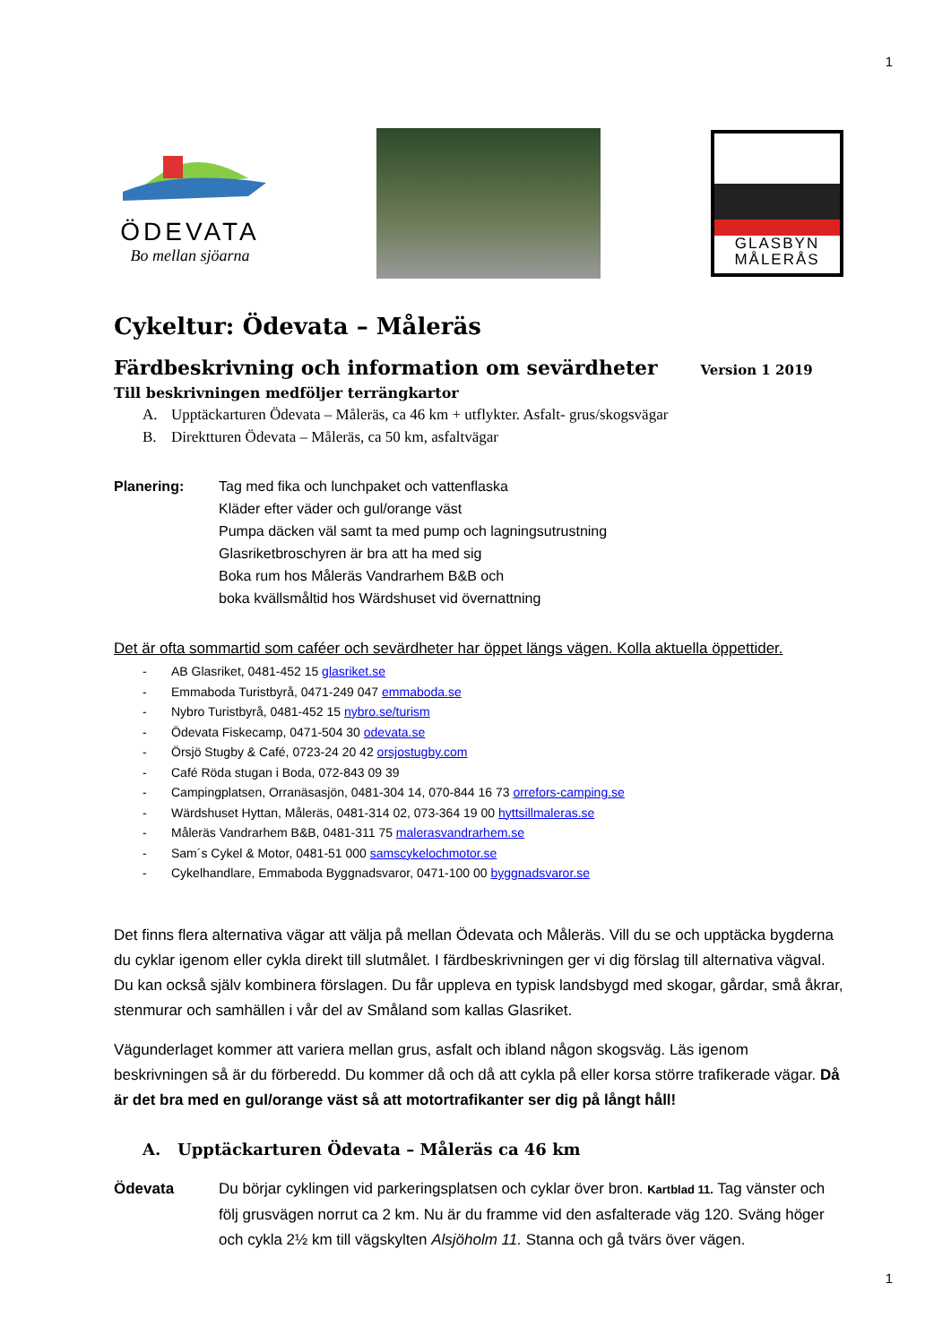1
ÖDEVATA
Bo mellan sjöarna
GLASBYN
MÅLERÅS
Cykeltur: Ödevata – Måleräs
Färdbeskrivning och information om sevärdheter Version 1 2019
Till beskrivningen medföljer terrängkartor
A. Upptäckarturen Ödevata – Måleräs, ca 46 km + utflykter. Asfalt- grus/skogsvägar
B. Direktturen Ödevata – Måleräs, ca 50 km, asfaltvägar
Planering: Tag med fika och lunchpaket och vattenflaska
Kläder efter väder och gul/orange väst
Pumpa däcken väl samt ta med pump och lagningsutrustning
Glasriketbroschyren är bra att ha med sig
Boka rum hos Måleräs Vandrarhem B&B och
boka kvällsmåltid hos Wärdshuset vid övernattning
Det är ofta sommartid som caféer och sevärdheter har öppet längs vägen. Kolla aktuella öppettider.
- AB Glasriket, 0481-452 15 glasriket.se
- Emmaboda Turistbyrå, 0471-249 047 emmaboda.se
- Nybro Turistbyrå, 0481-452 15 nybro.se/turism
- Ödevata Fiskecamp, 0471-504 30 odevata.se
- Örsjö Stugby & Café, 0723-24 20 42 orsjostugby.com
- Café Röda stugan i Boda, 072-843 09 39
- Campingplatsen, Orranäsasjön, 0481-304 14, 070-844 16 73 orrefors-camping.se
- Wärdshuset Hyttan, Måleräs, 0481-314 02, 073-364 19 00 hyttsillmaleras.se
- Måleräs Vandrarhem B&B, 0481-311 75 malerasvandrarhem.se
- Sam´s Cykel & Motor, 0481-51 000 samscykelochmotor.se
- Cykelhandlare, Emmaboda Byggnadsvaror, 0471-100 00 byggnadsvaror.se
Det finns flera alternativa vägar att välja på mellan Ödevata och Måleräs. Vill du se och upptäcka bygderna du cyklar igenom eller cykla direkt till slutmålet. I färdbeskrivningen ger vi dig förslag till alternativa vägval. Du kan också själv kombinera förslagen. Du får uppleva en typisk landsbygd med skogar, gårdar, små åkrar, stenmurar och samhällen i vår del av Småland som kallas Glasriket.
Vägunderlaget kommer att variera mellan grus, asfalt och ibland någon skogsväg. Läs igenom beskrivningen så är du förberedd. Du kommer då och då att cykla på eller korsa större trafikerade vägar. Då är det bra med en gul/orange väst så att motortrafikanter ser dig på långt håll!
A. Upptäckarturen Ödevata – Måleräs ca 46 km
Ödevata Du börjar cyklingen vid parkeringsplatsen och cyklar över bron. Kartblad 11. Tag vänster och följ grusvägen norrut ca 2 km. Nu är du framme vid den asfalterade väg 120. Sväng höger och cykla 2½ km till vägskylten Alsjöholm 11. Stanna och gå tvärs över vägen.
1